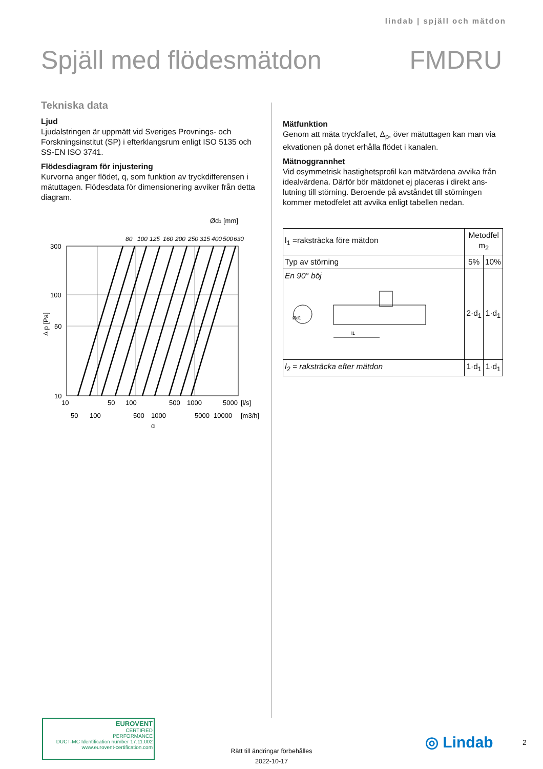lindab | spjäll och mätdon
Spjäll med flödesmätdon FMDRU
Tekniska data
Ljud
Ljudalstringen är uppmätt vid Sveriges Provnings- och Forskningsinstitut (SP) i efterklangsrum enligt ISO 5135 och SS-EN ISO 3741.
Flödesdiagram för injustering
Kurvorna anger flödet, q, som funktion av tryckdifferensen i mätuttagen. Flödesdata för dimensionering avviker från det­ta diagram.
Ød1 [mm]
80
100
125
160
200
250
315
400
500
630
300
100
50
10
Δ p [Pa]
10
50
100
500
1000
5000
[l/s]
50
100
500
1000
5000
10000
[m3/h]
q
Mätfunktion
Genom att mäta tryckfallet, Δ<sub>p</sub>, över mätuttagen kan man via ekvationen på donet erhålla flödet i kanalen.
Mätnoggrannhet
Vid osymmetrisk hastighetsprofil kan mätvärdena avvika från idealvärdena. Därför bör mätdonet ej placeras i direkt ans­lutning till störning. Beroende på avståndet till störningen kommer metodfelet att avvika enligt tabellen nedan.
| l<sub>1</sub> =raksträcka före mätdon | Metodfel m<sub>2</sub> | |
| Typ av störning | 5% | 10% |
| En 90° böj l1 Ød1 | 2·d<sub>1</sub> | 1·d<sub>1</sub> |
| l<sub>2</sub> = raksträcka efter mätdon | 1·d<sub>1</sub> | 1·d<sub>1</sub> |
EUROVENT
CERTIFIED
PERFORMANCE
DUCT-MC Identification number 17.11.002
www.eurovent-certification.com
Rätt till ändringar förbehålles
2022-10-17
◎ Lindab 2